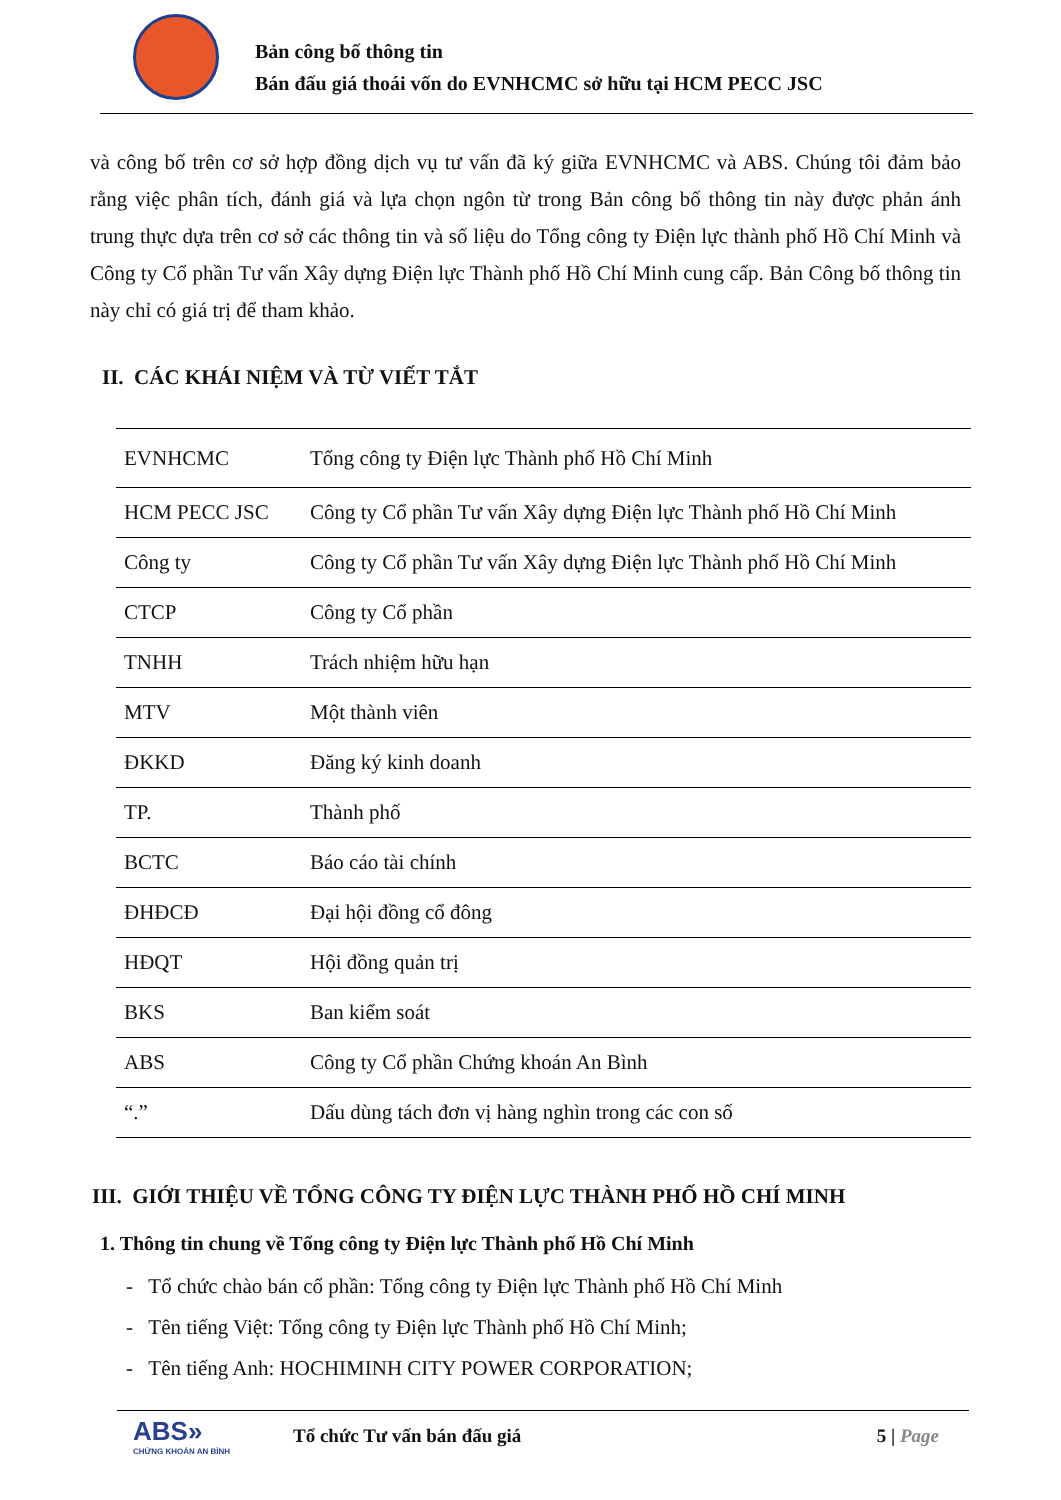Bản công bố thông tin
Bán đấu giá thoái vốn do EVNHCMC sở hữu tại HCM PECC JSC
và công bố trên cơ sở hợp đồng dịch vụ tư vấn đã ký giữa EVNHCMC và ABS. Chúng tôi đảm bảo rằng việc phân tích, đánh giá và lựa chọn ngôn từ trong Bản công bố thông tin này được phản ánh trung thực dựa trên cơ sở các thông tin và số liệu do Tổng công ty Điện lực thành phố Hồ Chí Minh và Công ty Cổ phần Tư vấn Xây dựng Điện lực Thành phố Hồ Chí Minh cung cấp. Bản Công bố thông tin này chỉ có giá trị để tham khảo.
II. CÁC KHÁI NIỆM VÀ TỪ VIẾT TẮT
| EVNHCMC | Tổng công ty Điện lực Thành phố Hồ Chí Minh |
| HCM PECC JSC | Công ty Cổ phần Tư vấn Xây dựng Điện lực Thành phố Hồ Chí Minh |
| Công ty | Công ty Cổ phần Tư vấn Xây dựng Điện lực Thành phố Hồ Chí Minh |
| CTCP | Công ty Cổ phần |
| TNHH | Trách nhiệm hữu hạn |
| MTV | Một thành viên |
| ĐKKD | Đăng ký kinh doanh |
| TP. | Thành phố |
| BCTC | Báo cáo tài chính |
| ĐHĐCĐ | Đại hội đồng cổ đông |
| HĐQT | Hội đồng quản trị |
| BKS | Ban kiểm soát |
| ABS | Công ty Cổ phần Chứng khoán An Bình |
| “.” | Dấu dùng tách đơn vị hàng nghìn trong các con số |
III. GIỚI THIỆU VỀ TỔNG CÔNG TY ĐIỆN LỰC THÀNH PHỐ HỒ CHÍ MINH
1. Thông tin chung về Tổng công ty Điện lực Thành phố Hồ Chí Minh
- Tổ chức chào bán cổ phần: Tổng công ty Điện lực Thành phố Hồ Chí Minh
- Tên tiếng Việt: Tổng công ty Điện lực Thành phố Hồ Chí Minh;
- Tên tiếng Anh: HOCHIMINH CITY POWER CORPORATION;
ABS»
CHỨNG KHOÁN AN BÌNH
Tổ chức Tư vấn bán đấu giá 5 | Page